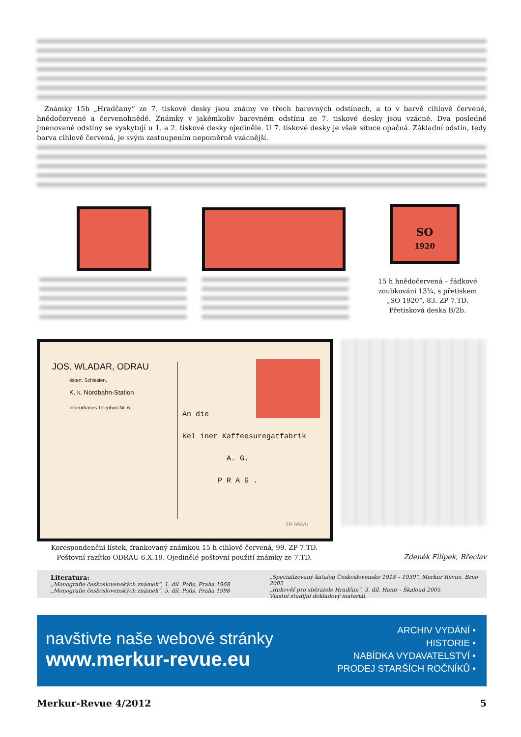Známky 15h „Hradčany“ ze 7. tiskové desky jsou známy ve třech barevných odstínech, a to v barvě cihlově červené, hnědočervené a červenohnědé. Známky v jakémkoliv barevném odstínu ze 7. tiskové desky jsou vzácné. Dva posledně jmenované odstíny se vyskytují u 1. a 2. tiskové desky ojediněle. U 7. tiskové desky je však situce opačná. Základní odstín, tedy barva cihlově červená, je svým zastoupením nepoměrně vzácnější.
SO
1920
15 h hnědočervená – řádkové zoubkování 13¾, s přetiskem „SO 1920“, 83. ZP 7.TD. Přetisková deska B/2b.
JOS. WLADAR, ODRAU
österr. Schlesien,
K. k. Nordbahn-Station
Interurbanes Telephon Nr. 6.
An die
Kel iner Kaffeesuregatfabrik
A. G.
P R A G .
ZP 99/VII
Korespondenční lístek, frankovaný známkou 15 h cihlově červená, 99. ZP 7.TD.
Poštovní razítko ODRAU 6.X.19. Ojedinělé poštovní použití známky ze 7.TD.
Zdeněk Filípek, Břeclav
Literatura:
„Monografie československých známek“, 1. díl. Pofis, Praha 1968
„Monografie československých známek“, 5. díl. Pofis, Praha 1998
„Specializovaný katalog Československo 1918 – 1939“, Merkur Revue, Brno 2002
„Rukověť pro sběratele Hradčan“, 3. díl, Hamr - Škaloud 2005
Vlastní studijní dokladový materiál.
navštivte naše webové stránky
www.merkur-revue.eu
ARCHIV VYDÁNÍ •
HISTORIE •
NABÍDKA VYDAVATELSTVÍ •
PRODEJ STARŠÍCH ROČNÍKŮ •
Merkur-Revue 4/2012 5